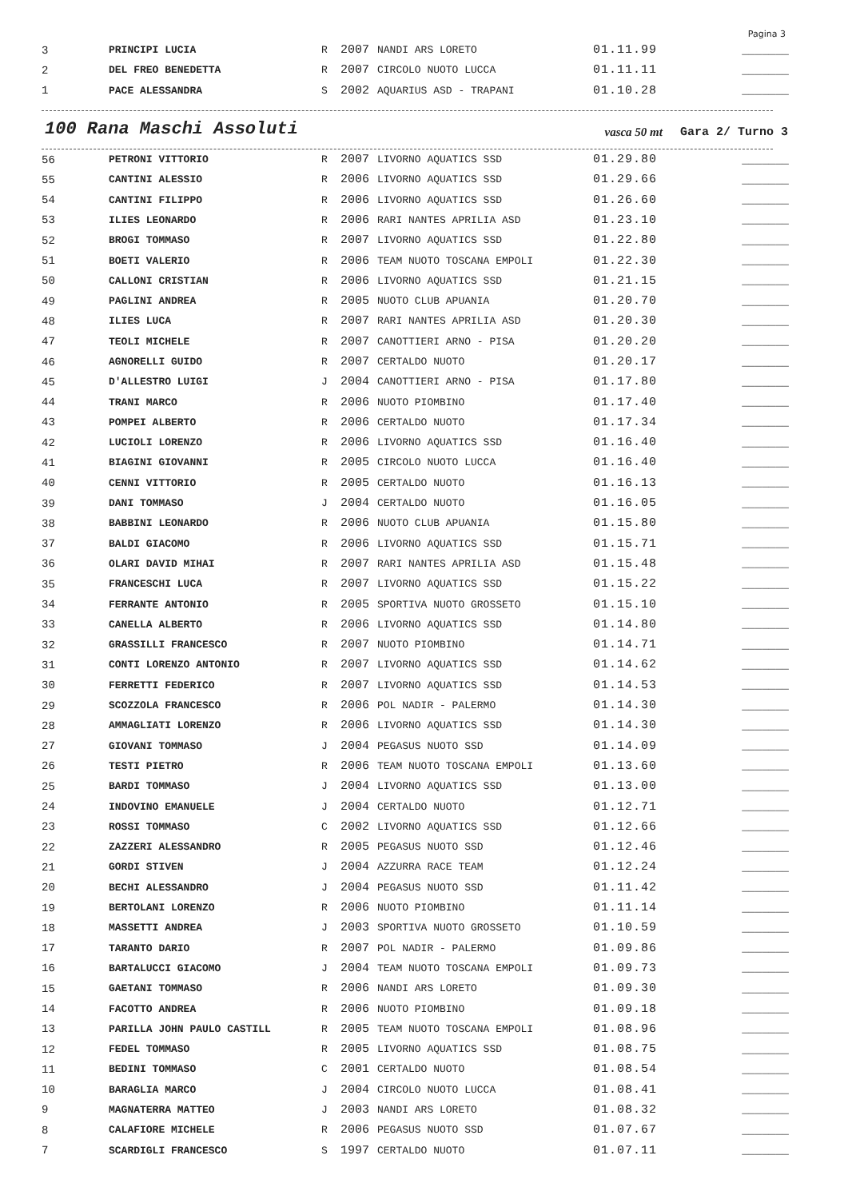Pagina 3
| 3 | PRINCIPI LUCIA | R | 2007 | NANDI ARS LORETO | 01.11.99 | _______ |
| 2 | DEL FREO BENEDETTA | R | 2007 | CIRCOLO NUOTO LUCCA | 01.11.11 | _______ |
| 1 | PACE ALESSANDRA | S | 2002 | AQUARIUS ASD - TRAPANI | 01.10.28 | _______ |
100 Rana Maschi Assoluti vasca 50 mt Gara 2/ Turno 3
| 56 | PETRONI VITTORIO | R | 2007 | LIVORNO AQUATICS SSD | 01.29.80 | _______ |
| 55 | CANTINI ALESSIO | R | 2006 | LIVORNO AQUATICS SSD | 01.29.66 | _______ |
| 54 | CANTINI FILIPPO | R | 2006 | LIVORNO AQUATICS SSD | 01.26.60 | _______ |
| 53 | ILIES LEONARDO | R | 2006 | RARI NANTES APRILIA ASD | 01.23.10 | _______ |
| 52 | BROGI TOMMASO | R | 2007 | LIVORNO AQUATICS SSD | 01.22.80 | _______ |
| 51 | BOETI VALERIO | R | 2006 | TEAM NUOTO TOSCANA EMPOLI | 01.22.30 | _______ |
| 50 | CALLONI CRISTIAN | R | 2006 | LIVORNO AQUATICS SSD | 01.21.15 | _______ |
| 49 | PAGLINI ANDREA | R | 2005 | NUOTO CLUB APUANIA | 01.20.70 | _______ |
| 48 | ILIES LUCA | R | 2007 | RARI NANTES APRILIA ASD | 01.20.30 | _______ |
| 47 | TEOLI MICHELE | R | 2007 | CANOTTIERI ARNO - PISA | 01.20.20 | _______ |
| 46 | AGNORELLI GUIDO | R | 2007 | CERTALDO NUOTO | 01.20.17 | _______ |
| 45 | D'ALLESTRO LUIGI | J | 2004 | CANOTTIERI ARNO - PISA | 01.17.80 | _______ |
| 44 | TRANI MARCO | R | 2006 | NUOTO PIOMBINO | 01.17.40 | _______ |
| 43 | POMPEI ALBERTO | R | 2006 | CERTALDO NUOTO | 01.17.34 | _______ |
| 42 | LUCIOLI LORENZO | R | 2006 | LIVORNO AQUATICS SSD | 01.16.40 | _______ |
| 41 | BIAGINI GIOVANNI | R | 2005 | CIRCOLO NUOTO LUCCA | 01.16.40 | _______ |
| 40 | CENNI VITTORIO | R | 2005 | CERTALDO NUOTO | 01.16.13 | _______ |
| 39 | DANI TOMMASO | J | 2004 | CERTALDO NUOTO | 01.16.05 | _______ |
| 38 | BABBINI LEONARDO | R | 2006 | NUOTO CLUB APUANIA | 01.15.80 | _______ |
| 37 | BALDI GIACOMO | R | 2006 | LIVORNO AQUATICS SSD | 01.15.71 | _______ |
| 36 | OLARI DAVID MIHAI | R | 2007 | RARI NANTES APRILIA ASD | 01.15.48 | _______ |
| 35 | FRANCESCHI LUCA | R | 2007 | LIVORNO AQUATICS SSD | 01.15.22 | _______ |
| 34 | FERRANTE ANTONIO | R | 2005 | SPORTIVA NUOTO GROSSETO | 01.15.10 | _______ |
| 33 | CANELLA ALBERTO | R | 2006 | LIVORNO AQUATICS SSD | 01.14.80 | _______ |
| 32 | GRASSILLI FRANCESCO | R | 2007 | NUOTO PIOMBINO | 01.14.71 | _______ |
| 31 | CONTI LORENZO ANTONIO | R | 2007 | LIVORNO AQUATICS SSD | 01.14.62 | _______ |
| 30 | FERRETTI FEDERICO | R | 2007 | LIVORNO AQUATICS SSD | 01.14.53 | _______ |
| 29 | SCOZZOLA FRANCESCO | R | 2006 | POL NADIR - PALERMO | 01.14.30 | _______ |
| 28 | AMMAGLIATI LORENZO | R | 2006 | LIVORNO AQUATICS SSD | 01.14.30 | _______ |
| 27 | GIOVANI TOMMASO | J | 2004 | PEGASUS NUOTO SSD | 01.14.09 | _______ |
| 26 | TESTI PIETRO | R | 2006 | TEAM NUOTO TOSCANA EMPOLI | 01.13.60 | _______ |
| 25 | BARDI TOMMASO | J | 2004 | LIVORNO AQUATICS SSD | 01.13.00 | _______ |
| 24 | INDOVINO EMANUELE | J | 2004 | CERTALDO NUOTO | 01.12.71 | _______ |
| 23 | ROSSI TOMMASO | C | 2002 | LIVORNO AQUATICS SSD | 01.12.66 | _______ |
| 22 | ZAZZERI ALESSANDRO | R | 2005 | PEGASUS NUOTO SSD | 01.12.46 | _______ |
| 21 | GORDI STIVEN | J | 2004 | AZZURRA RACE TEAM | 01.12.24 | _______ |
| 20 | BECHI ALESSANDRO | J | 2004 | PEGASUS NUOTO SSD | 01.11.42 | _______ |
| 19 | BERTOLANI LORENZO | R | 2006 | NUOTO PIOMBINO | 01.11.14 | _______ |
| 18 | MASSETTI ANDREA | J | 2003 | SPORTIVA NUOTO GROSSETO | 01.10.59 | _______ |
| 17 | TARANTO DARIO | R | 2007 | POL NADIR - PALERMO | 01.09.86 | _______ |
| 16 | BARTALUCCI GIACOMO | J | 2004 | TEAM NUOTO TOSCANA EMPOLI | 01.09.73 | _______ |
| 15 | GAETANI TOMMASO | R | 2006 | NANDI ARS LORETO | 01.09.30 | _______ |
| 14 | FACOTTO ANDREA | R | 2006 | NUOTO PIOMBINO | 01.09.18 | _______ |
| 13 | PARILLA JOHN PAULO CASTILL | R | 2005 | TEAM NUOTO TOSCANA EMPOLI | 01.08.96 | _______ |
| 12 | FEDEL TOMMASO | R | 2005 | LIVORNO AQUATICS SSD | 01.08.75 | _______ |
| 11 | BEDINI TOMMASO | C | 2001 | CERTALDO NUOTO | 01.08.54 | _______ |
| 10 | BARAGLIA MARCO | J | 2004 | CIRCOLO NUOTO LUCCA | 01.08.41 | _______ |
| 9 | MAGNATERRA MATTEO | J | 2003 | NANDI ARS LORETO | 01.08.32 | _______ |
| 8 | CALAFIORE MICHELE | R | 2006 | PEGASUS NUOTO SSD | 01.07.67 | _______ |
| 7 | SCARDIGLI FRANCESCO | S | 1997 | CERTALDO NUOTO | 01.07.11 | _______ |